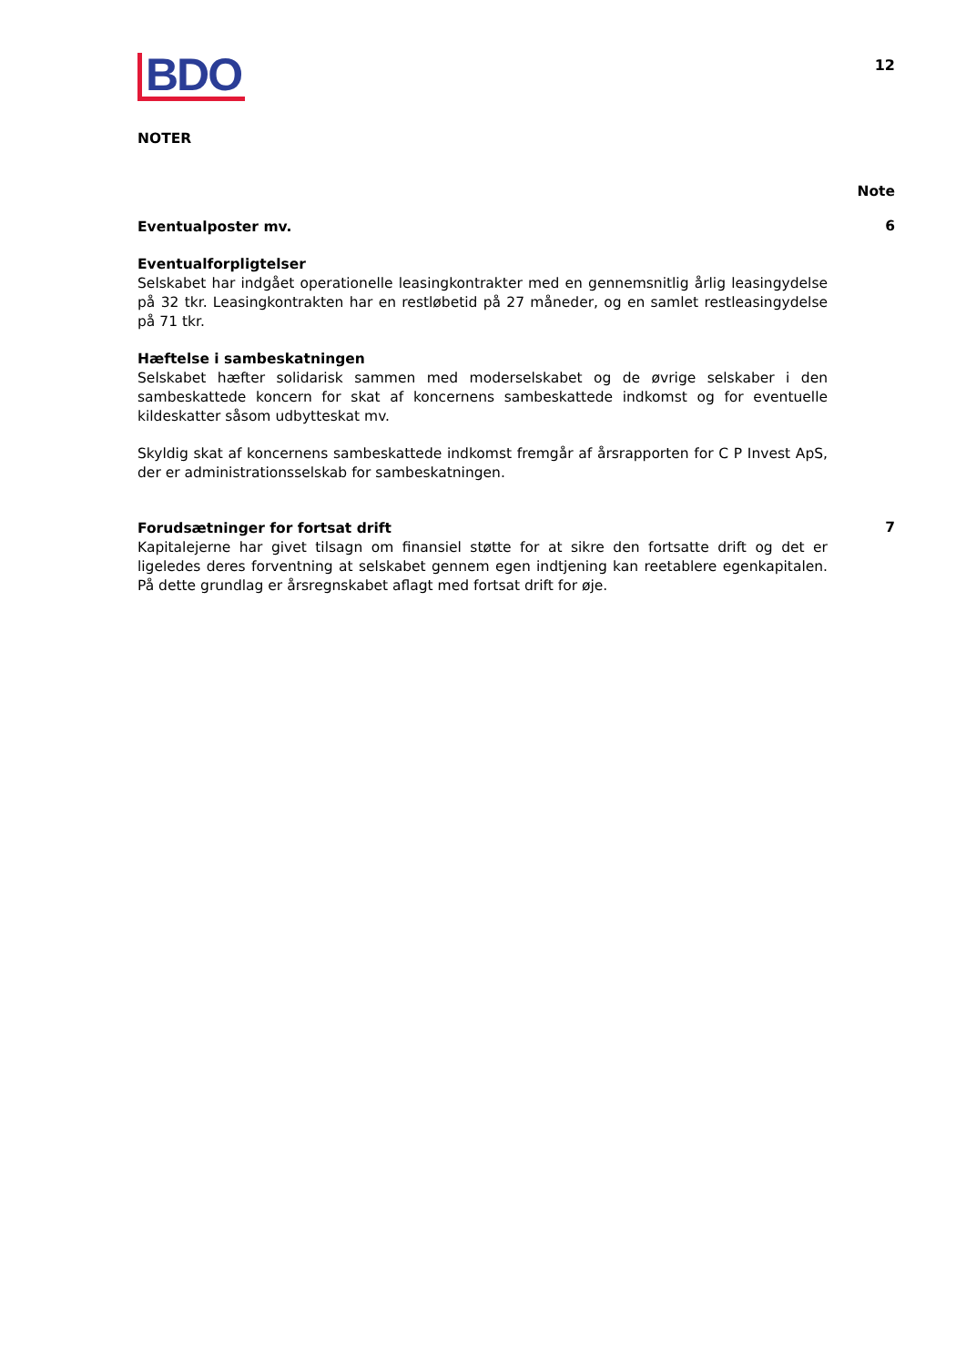BDO
12
NOTER
Note
Eventualposter mv.
6
Eventualforpligtelser
Selskabet har indgået operationelle leasingkontrakter med en gennemsnitlig årlig leasingydelse på 32 tkr. Leasingkontrakten har en restløbetid på 27 måneder, og en samlet restleasingydelse på 71 tkr.
Hæftelse i sambeskatningen
Selskabet hæfter solidarisk sammen med moderselskabet og de øvrige selskaber i den sambeskattede koncern for skat af koncernens sambeskattede indkomst og for eventuelle kildeskatter såsom udbytteskat mv.
Skyldig skat af koncernens sambeskattede indkomst fremgår af årsrapporten for C P Invest ApS, der er administrationsselskab for sambeskatningen.
Forudsætninger for fortsat drift
Kapitalejerne har givet tilsagn om finansiel støtte for at sikre den fortsatte drift og det er ligeledes deres forventning at selskabet gennem egen indtjening kan reetablere egenkapitalen. På dette grundlag er årsregnskabet aflagt med fortsat drift for øje.
7